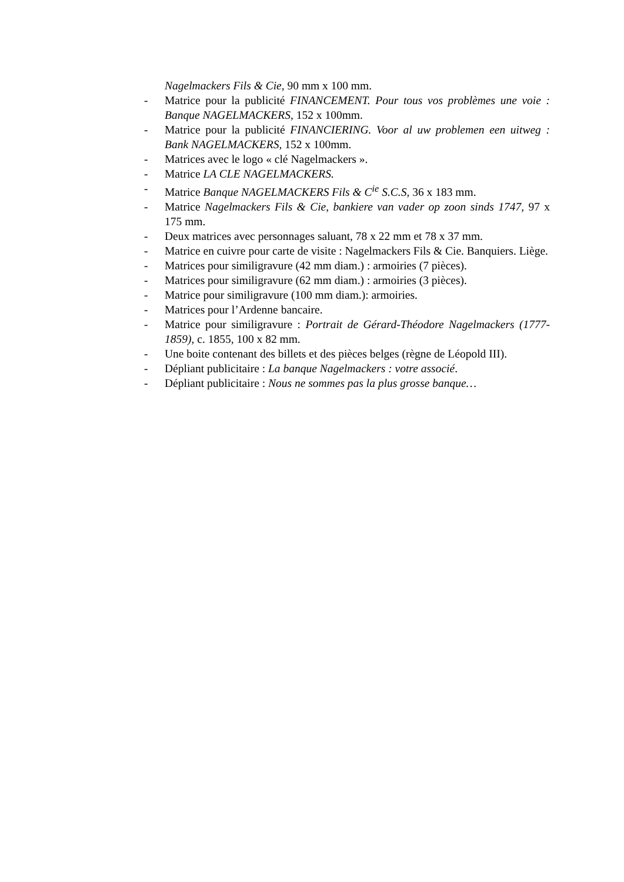Nagelmackers Fils & Cie, 90 mm x 100 mm.
- Matrice pour la publicité FINANCEMENT. Pour tous vos problèmes une voie : Banque NAGELMACKERS, 152 x 100mm.
- Matrice pour la publicité FINANCIERING. Voor al uw problemen een uitweg : Bank NAGELMACKERS, 152 x 100mm.
- Matrices avec le logo « clé Nagelmackers ».
- Matrice LA CLE NAGELMACKERS.
- Matrice Banque NAGELMACKERS Fils & C<sup>ie</sup> S.C.S, 36 x 183 mm.
- Matrice Nagelmackers Fils & Cie, bankiere van vader op zoon sinds 1747, 97 x 175 mm.
- Deux matrices avec personnages saluant, 78 x 22 mm et 78 x 37 mm.
- Matrice en cuivre pour carte de visite : Nagelmackers Fils & Cie. Banquiers. Liège.
- Matrices pour similigravure (42 mm diam.) : armoiries (7 pièces).
- Matrices pour similigravure (62 mm diam.) : armoiries (3 pièces).
- Matrice pour similigravure (100 mm diam.): armoiries.
- Matrices pour l’Ardenne bancaire.
- Matrice pour similigravure : Portrait de Gérard-Théodore Nagelmackers (1777-1859), c. 1855, 100 x 82 mm.
- Une boite contenant des billets et des pièces belges (règne de Léopold III).
- Dépliant publicitaire : La banque Nagelmackers : votre associé.
- Dépliant publicitaire : Nous ne sommes pas la plus grosse banque…